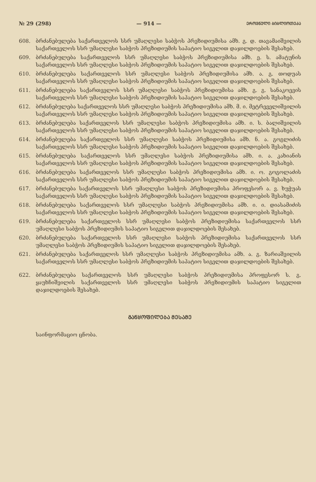№ 29 (298) — 914 — ᲔᲠᲝᲕᲜᲣᲚᲘ ᲑᲘᲑᲚᲘᲝᲗᲔᲙᲐ
608. ბრძანებულება საქართველოს სსრ უმაღლესი საბჭოს პრეზიდიუმისა ამხ. გ. დ. თავამაიშვილის საქართველოს სსრ უმაღლესი საბჭოს პრეზიდიუმის საპატიო სიგელით დაჯილდოების შესახებ.
609. ბრძანებულება საქართველოს სსრ უმაღლესი საბჭოს პრეზიდიუმისა ამხ. ე. ს. ამატუნის საქართველოს სსრ უმაღლესი საბჭოს პრეზიდიუმის საპატიო სიგელით დაჯილდოების შესახებ.
610. ბრძანებულება საქართველოს სსრ უმაღლესი საბჭოს პრეზიდიუმისა ამხ. ა. გ. თოდუას საქართველოს სსრ უმაღლესი საბჭოს პრეზიდიუმის საპატიო სიგელით დაჯილდოების შესახებ.
611. ბრძანებულება საქართველოს სსრ უმაღლესი საბჭოს პრეზიდიუმისა ამხ. გ. გ. სანაკოევის საქართველოს სსრ უმაღლესი საბჭოს პრეზიდიუმის საპატიო სიგელით დაჯილდოების შესახებ.
612. ბრძანებულება საქართველოს სსრ უმაღლესი საბჭოს პრეზიდიუმისა ამხ. მ. ი. მეტრეველიშვილის საქართველოს სსრ უმაღლესი საბჭოს პრეზიდიუმის საპატიო სიგელით დაჯილდოების შესახებ.
613. ბრძანებულება საქართველოს სსრ უმაღლესი საბჭოს პრეზიდიუმისა ამხ. ი. ს. ბალიშვილის საქართველოს სსრ უმაღლესი საბჭოს პრეზიდიუმის საპატიო სიგელით დაჯილდოების შესახებ.
614. ბრძანებულება საქართველოს სსრ უმაღლესი საბჭოს პრეზიდიუმისა ამხ. ნ. ა. გოგლიძის საქართველოს სსრ უმაღლესი საბჭოს პრეზიდიუმის საპატიო სიგელით დაჯილდოების შესახებ.
615. ბრძანებულება საქართველოს სსრ უმაღლესი საბჭოს პრეზიდიუმისა ამხ. ი. ა. კახიანის საქართველოს სსრ უმაღლესი საბჭოს პრეზიდიუმის საპატიო სიგელით დაჯილდოების შესახებ.
616. ბრძანებულება საქართველოს სსრ უმაღლესი საბჭოს პრეზიდიუმისა ამხ. ი. ო. გოგოლაძის საქართველოს სსრ უმაღლესი საბჭოს პრეზიდიუმის საპატიო სიგელით დაჯილდოების შესახებ.
617. ბრძანებულება საქართველოს სსრ უმაღლესი საბჭოს პრეზიდიუმისა პროფესორ ა. ვ. ხუჭუას საქართველოს სსრ უმაღლესი საბჭოს პრეზიდიუმის საპატიო სიგელით დაჯილდოების შესახებ.
618. ბრძანებულება საქართველოს სსრ უმაღლესი საბჭოს პრეზიდიუმისა ამხ. ი. ი. დიასამიძის საქართველოს სსრ უმაღლესი საბჭოს პრეზიდიუმის საპატიო სიგელით დაჯილდოების შესახებ.
619. ბრძანებულება საქართველოს სსრ უმაღლესი საბჭოს პრეზიდიუმისა საქართველოს სსრ უმაღლესი საბჭოს პრეზიდიუმის საპატიო სიგელით დაჯილდოების შესახებ.
620. ბრძანებულება საქართველოს სსრ უმაღლესი საბჭოს პრეზიდიუმისა საქართველოს სსრ უმაღლესი საბჭოს პრეზიდიუმის საპატიო სიგელით დაჯილდოების შესახებ.
621. ბრძანებულება საქართველოს სსრ უმაღლესი საბჭოს პრეზიდიუმისა ამხ. ა. გ. ზარიაშვილის საქართველოს სსრ უმაღლესი საბჭოს პრეზიდიუმის საპატიო სიგელით დაჯილდოების შესახებ.
622. ბრძანებულება საქართველოს სსრ უმაღლესი საბჭოს პრეზიდიუმისა პროფესორ ს. გ. ყაუხჩიშვილის საქართველოს სსრ უმაღლესი საბჭოს პრეზიდიუმის საპატიო სიგელით დაჯილდოების შესახებ.
ᲒᲐᲜᲧᲝᲤᲘᲚᲔᲑᲐ ᲛᲔᲡᲐᲛᲔ
საინფორმაციო ცნობა.